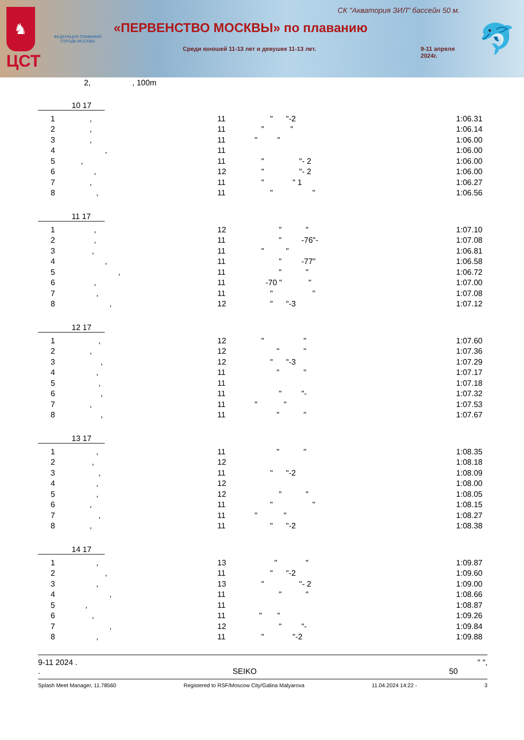♞
ЦСТ
ФЕДЕРАЦИЯ ПЛАВАНИЯ ГОРОДА МОСКВЫ
СК "Акватория ЗИЛ" бассейн 50 м.
«ПЕРВЕНСТВО МОСКВЫ» по плаванию
Среди юношей 11-13 лет и девушек 11-13 лет. 9-11 апреля
2024г.
🐬
2, , 100m
10 17
| 1 | , | 11 | " "-2 | 1:06.31 |
| 2 | , | 11 | " " | 1:06.14 |
| 3 | , | 11 | " " | 1:06.00 |
| 4 | , | 11 | | 1:06.00 |
| 5 | , | 11 | " "- 2 | 1:06.00 |
| 6 | , | 12 | " "- 2 | 1:06.00 |
| 7 | , | 11 | " " 1 | 1:06.27 |
| 8 | , | 11 | " " | 1:06.56 |
11 17
| 1 | , | 12 | " " | 1:07.10 |
| 2 | , | 11 | " -76"- | 1:07.08 |
| 3 | , | 11 | " " | 1:06.81 |
| 4 | , | 11 | " -77" | 1:06.58 |
| 5 | , | 11 | " " | 1:06.72 |
| 6 | , | 11 | -70 " " | 1:07.00 |
| 7 | , | 11 | " " | 1:07.08 |
| 8 | , | 12 | " "-3 | 1:07.12 |
12 17
| 1 | , | 12 | " " | 1:07.60 |
| 2 | , | 12 | " " | 1:07.36 |
| 3 | , | 12 | " "-3 | 1:07.29 |
| 4 | , | 11 | " " | 1:07.17 |
| 5 | , | 11 | | 1:07.18 |
| 6 | , | 11 | " "- | 1:07.32 |
| 7 | , | 11 | " " | 1:07.53 |
| 8 | , | 11 | " " | 1:07.67 |
13 17
| 1 | , | 11 | " " | 1:08.35 |
| 2 | , | 12 | | 1:08.18 |
| 3 | , | 11 | " "-2 | 1:08.09 |
| 4 | , | 12 | | 1:08.00 |
| 5 | , | 12 | " " | 1:08.05 |
| 6 | , | 11 | " " | 1:08.15 |
| 7 | , | 11 | " " | 1:08.27 |
| 8 | , | 11 | " "-2 | 1:08.38 |
14 17
| 1 | , | 13 | " " | 1:09.87 |
| 2 | , | 11 | " "-2 | 1:09.60 |
| 3 | , | 13 | " "- 2 | 1:09.00 |
| 4 | , | 11 | " " | 1:08.66 |
| 5 | , | 11 | | 1:08.87 |
| 6 | , | 11 | " " | 1:09.26 |
| 7 | , | 12 | " "- | 1:09.84 |
| 8 | , | 11 | " "-2 | 1:09.88 |
9-11 2024 . " ",
. SEIKO 50
Splash Meet Manager, 11.78560 Registered to RSF/Moscow City/Galina Malyarova 11.04.2024 14:22 - 3